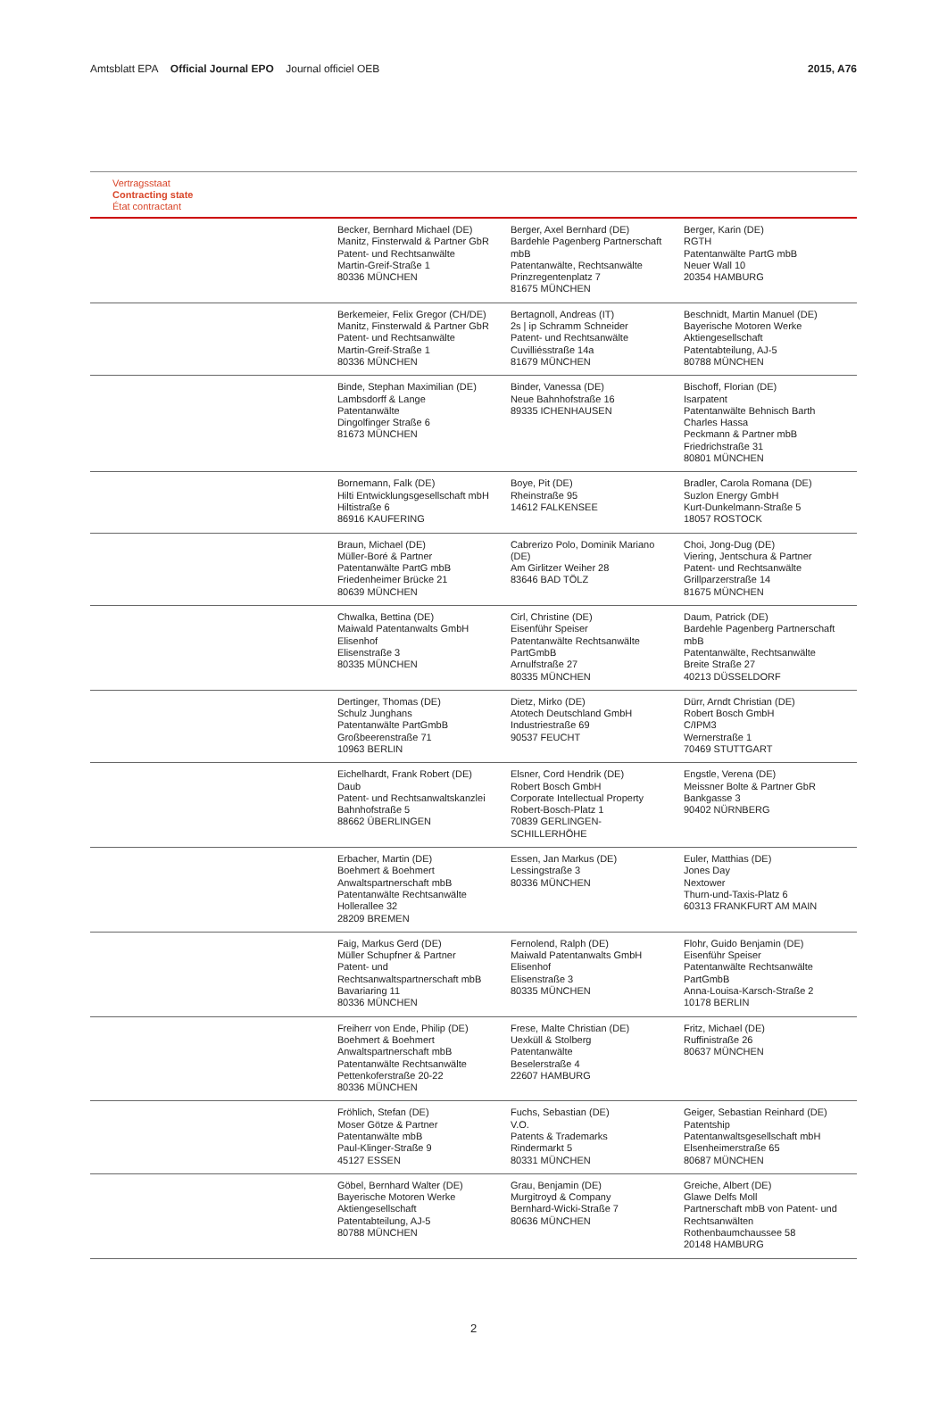Amtsblatt EPA Official Journal EPO Journal officiel OEB
2015, A76
Vertragsstaat
Contracting state
État contractant
| | Becker, Bernhard Michael (DE) Manitz, Finsterwald & Partner GbR Patent- und Rechtsanwälte Martin-Greif-Straße 1 80336 MÜNCHEN | Berger, Axel Bernhard (DE) Bardehle Pagenberg Partnerschaft mbB Patentanwälte, Rechtsanwälte Prinzregentenplatz 7 81675 MÜNCHEN | Berger, Karin (DE) RGTH Patentanwälte PartG mbB Neuer Wall 10 20354 HAMBURG |
| | Berkemeier, Felix Gregor (CH/DE) Manitz, Finsterwald & Partner GbR Patent- und Rechtsanwälte Martin-Greif-Straße 1 80336 MÜNCHEN | Bertagnoll, Andreas (IT) 2s / ip Schramm Schneider Patent- und Rechtsanwälte Cuvilliésstraße 14a 81679 MÜNCHEN | Beschnidt, Martin Manuel (DE) Bayerische Motoren Werke Aktiengesellschaft Patentabteilung, AJ-5 80788 MÜNCHEN |
| | Binde, Stephan Maximilian (DE) Lambsdorff & Lange Patentanwälte Dingolfinger Straße 6 81673 MÜNCHEN | Binder, Vanessa (DE) Neue Bahnhofstraße 16 89335 ICHENHAUSEN | Bischoff, Florian (DE) Isarpatent Patentanwälte Behnisch Barth Charles Hassa Peckmann & Partner mbB Friedrichstraße 31 80801 MÜNCHEN |
| | Bornemann, Falk (DE) Hilti Entwicklungsgesellschaft mbH Hiltistraße 6 86916 KAUFERING | Boye, Pit (DE) Rheinstraße 95 14612 FALKENSEE | Bradler, Carola Romana (DE) Suzlon Energy GmbH Kurt-Dunkelmann-Straße 5 18057 ROSTOCK |
| | Braun, Michael (DE) Müller-Boré & Partner Patentanwälte PartG mbB Friedenheimer Brücke 21 80639 MÜNCHEN | Cabrerizo Polo, Dominik Mariano (DE) Am Girlitzer Weiher 28 83646 BAD TÖLZ | Choi, Jong-Dug (DE) Viering, Jentschura & Partner Patent- und Rechtsanwälte Grillparzerstraße 14 81675 MÜNCHEN |
| | Chwalka, Bettina (DE) Maiwald Patentanwalts GmbH Elisenhof Elisenstraße 3 80335 MÜNCHEN | Cirl, Christine (DE) Eisenführ Speiser Patentanwälte Rechtsanwälte PartGmbB Arnulfstraße 27 80335 MÜNCHEN | Daum, Patrick (DE) Bardehle Pagenberg Partnerschaft mbB Patentanwälte, Rechtsanwälte Breite Straße 27 40213 DÜSSELDORF |
| | Dertinger, Thomas (DE) Schulz Junghans Patentanwälte PartGmbB Großbeerenstraße 71 10963 BERLIN | Dietz, Mirko (DE) Atotech Deutschland GmbH Industriestraße 69 90537 FEUCHT | Dürr, Arndt Christian (DE) Robert Bosch GmbH C/IPM3 Wernerstraße 1 70469 STUTTGART |
| | Eichelhardt, Frank Robert (DE) Daub Patent- und Rechtsanwaltskanzlei Bahnhofstraße 5 88662 ÜBERLINGEN | Elsner, Cord Hendrik (DE) Robert Bosch GmbH Corporate Intellectual Property Robert-Bosch-Platz 1 70839 GERLINGEN-SCHILLERHÖHE | Engstle, Verena (DE) Meissner Bolte & Partner GbR Bankgasse 3 90402 NÜRNBERG |
| | Erbacher, Martin (DE) Boehmert & Boehmert Anwaltspartnerschaft mbB Patentanwälte Rechtsanwälte Hollerallee 32 28209 BREMEN | Essen, Jan Markus (DE) Lessingstraße 3 80336 MÜNCHEN | Euler, Matthias (DE) Jones Day Nextower Thurn-und-Taxis-Platz 6 60313 FRANKFURT AM MAIN |
| | Faig, Markus Gerd (DE) Müller Schupfner & Partner Patent- und Rechtsanwaltspartnerschaft mbB Bavariaring 11 80336 MÜNCHEN | Fernolend, Ralph (DE) Maiwald Patentanwalts GmbH Elisenhof Elisenstraße 3 80335 MÜNCHEN | Flohr, Guido Benjamin (DE) Eisenführ Speiser Patentanwälte Rechtsanwälte PartGmbB Anna-Louisa-Karsch-Straße 2 10178 BERLIN |
| | Freiherr von Ende, Philip (DE) Boehmert & Boehmert Anwaltspartnerschaft mbB Patentanwälte Rechtsanwälte Pettenkoferstraße 20-22 80336 MÜNCHEN | Frese, Malte Christian (DE) Uexküll & Stolberg Patentanwälte Beselerstraße 4 22607 HAMBURG | Fritz, Michael (DE) Ruffinistraße 26 80637 MÜNCHEN |
| | Fröhlich, Stefan (DE) Moser Götze & Partner Patentanwälte mbB Paul-Klinger-Straße 9 45127 ESSEN | Fuchs, Sebastian (DE) V.O. Patents & Trademarks Rindermarkt 5 80331 MÜNCHEN | Geiger, Sebastian Reinhard (DE) Patentship Patentanwaltsgesellschaft mbH Elsenheimerstraße 65 80687 MÜNCHEN |
| | Göbel, Bernhard Walter (DE) Bayerische Motoren Werke Aktiengesellschaft Patentabteilung, AJ-5 80788 MÜNCHEN | Grau, Benjamin (DE) Murgitroyd & Company Bernhard-Wicki-Straße 7 80636 MÜNCHEN | Greiche, Albert (DE) Glawe Delfs Moll Partnerschaft mbB von Patent- und Rechtsanwälten Rothenbaumchaussee 58 20148 HAMBURG |
2